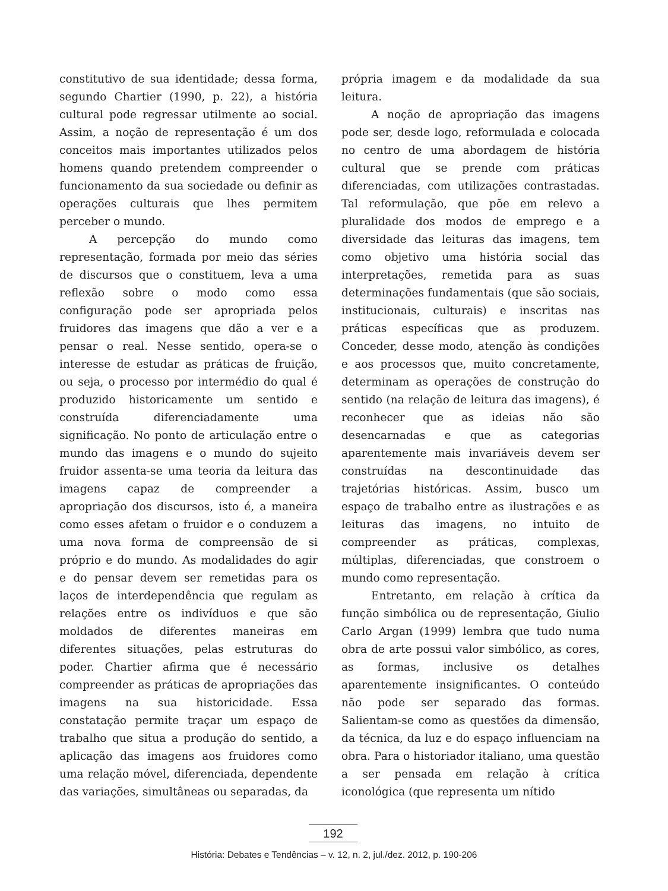constitutivo de sua identidade; dessa forma, segundo Chartier (1990, p. 22), a história cultural pode regressar utilmente ao social. Assim, a noção de representação é um dos conceitos mais importantes utilizados pelos homens quando pretendem compreender o funcionamento da sua sociedade ou definir as operações culturais que lhes permitem perceber o mundo.
A percepção do mundo como representação, formada por meio das séries de discursos que o constituem, leva a uma reflexão sobre o modo como essa configuração pode ser apropriada pelos fruidores das imagens que dão a ver e a pensar o real. Nesse sentido, opera-se o interesse de estudar as práticas de fruição, ou seja, o processo por intermédio do qual é produzido historicamente um sentido e construída diferenciadamente uma significação. No ponto de articulação entre o mundo das imagens e o mundo do sujeito fruidor assenta-se uma teoria da leitura das imagens capaz de compreender a apropriação dos discursos, isto é, a maneira como esses afetam o fruidor e o conduzem a uma nova forma de compreensão de si próprio e do mundo. As modalidades do agir e do pensar devem ser remetidas para os laços de interdependência que regulam as relações entre os indivíduos e que são moldados de diferentes maneiras em diferentes situações, pelas estruturas do poder. Chartier afirma que é necessário compreender as práticas de apropriações das imagens na sua historicidade. Essa constatação permite traçar um espaço de trabalho que situa a produção do sentido, a aplicação das imagens aos fruidores como uma relação móvel, diferenciada, dependente das variações, simultâneas ou separadas, da
própria imagem e da modalidade da sua leitura.
A noção de apropriação das imagens pode ser, desde logo, reformulada e colocada no centro de uma abordagem de história cultural que se prende com práticas diferenciadas, com utilizações contrastadas. Tal reformulação, que põe em relevo a pluralidade dos modos de emprego e a diversidade das leituras das imagens, tem como objetivo uma história social das interpretações, remetida para as suas determinações fundamentais (que são sociais, institucionais, culturais) e inscritas nas práticas específicas que as produzem. Conceder, desse modo, atenção às condições e aos processos que, muito concretamente, determinam as operações de construção do sentido (na relação de leitura das imagens), é reconhecer que as ideias não são desencarnadas e que as categorias aparentemente mais invariáveis devem ser construídas na descontinuidade das trajetórias históricas. Assim, busco um espaço de trabalho entre as ilustrações e as leituras das imagens, no intuito de compreender as práticas, complexas, múltiplas, diferenciadas, que constroem o mundo como representação.
Entretanto, em relação à crítica da função simbólica ou de representação, Giulio Carlo Argan (1999) lembra que tudo numa obra de arte possui valor simbólico, as cores, as formas, inclusive os detalhes aparentemente insignificantes. O conteúdo não pode ser separado das formas. Salientam-se como as questões da dimensão, da técnica, da luz e do espaço influenciam na obra. Para o historiador italiano, uma questão a ser pensada em relação à crítica iconológica (que representa um nítido
192
História: Debates e Tendências – v. 12, n. 2, jul./dez. 2012, p. 190-206